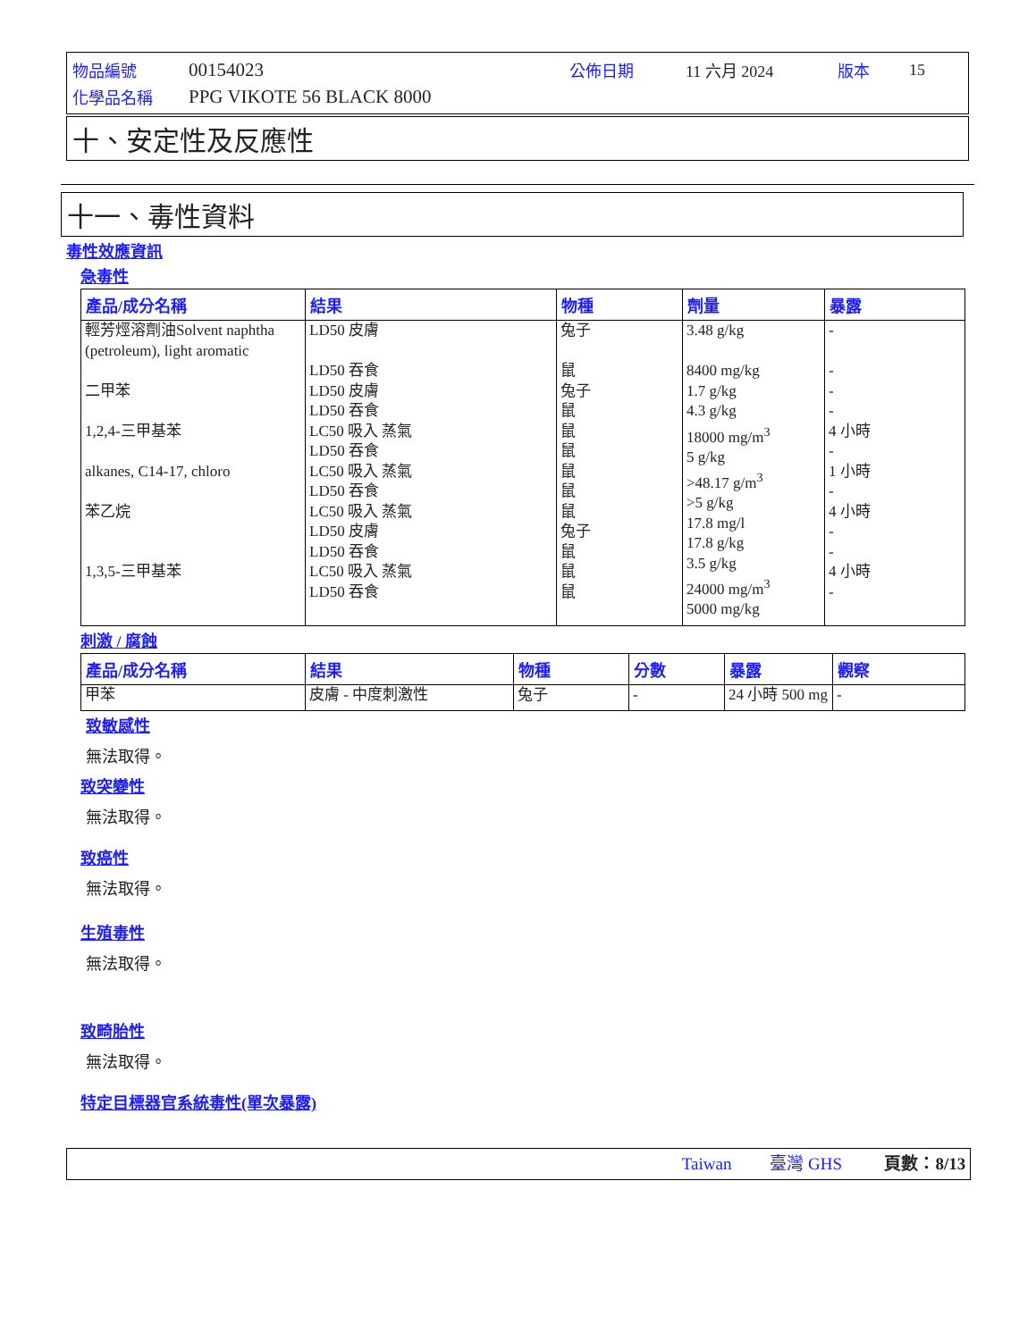| 物品編號 | 00154023 | 公佈日期 | 11 六月 2024 | 版本 | 15 |
| 化學品名稱 | PPG VIKOTE 56 BLACK 8000 | | | | |
十、安定性及反應性
十一、毒性資料
毒性效應資訊
急毒性
| 產品/成分名稱 | 結果 | 物種 | 劑量 | 暴露 |
| --- | --- | --- | --- | --- |
| 輕芳烴溶劑油Solvent naphtha (petroleum), light aromatic 二甲苯 1,2,4-三甲基苯 alkanes, C14-17, chloro 苯乙烷 1,3,5-三甲基苯 | LD50 皮膚 LD50 吞食 LD50 皮膚 LD50 吞食 LC50 吸入 蒸氣 LD50 吞食 LC50 吸入 蒸氣 LD50 吞食 LC50 吸入 蒸氣 LD50 皮膚 LD50 吞食 LC50 吸入 蒸氣 LD50 吞食 | 兔子 鼠 兔子 鼠 鼠 鼠 鼠 鼠 鼠 兔子 鼠 鼠 鼠 | 3.48 g/kg 8400 mg/kg 1.7 g/kg 4.3 g/kg 18000 mg/m<sup>3</sup> 5 g/kg >48.17 g/m<sup>3</sup> >5 g/kg 17.8 mg/l 17.8 g/kg 3.5 g/kg 24000 mg/m<sup>3</sup> 5000 mg/kg | - - - - 4 小時 - 1 小時 - 4 小時 - - 4 小時 - |
刺激 / 腐蝕
| 產品/成分名稱 | 結果 | 物種 | 分數 | 暴露 | 觀察 |
| --- | --- | --- | --- | --- | --- |
| 甲苯 | 皮膚 - 中度刺激性 | 兔子 | - | 24 小時 500 mg | - |
致敏感性
無法取得。
致突變性
無法取得。
致癌性
無法取得。
生殖毒性
無法取得。
致畸胎性
無法取得。
特定目標器官系統毒性(單次暴露)
Taiwan 臺灣 GHS 頁數：8/13